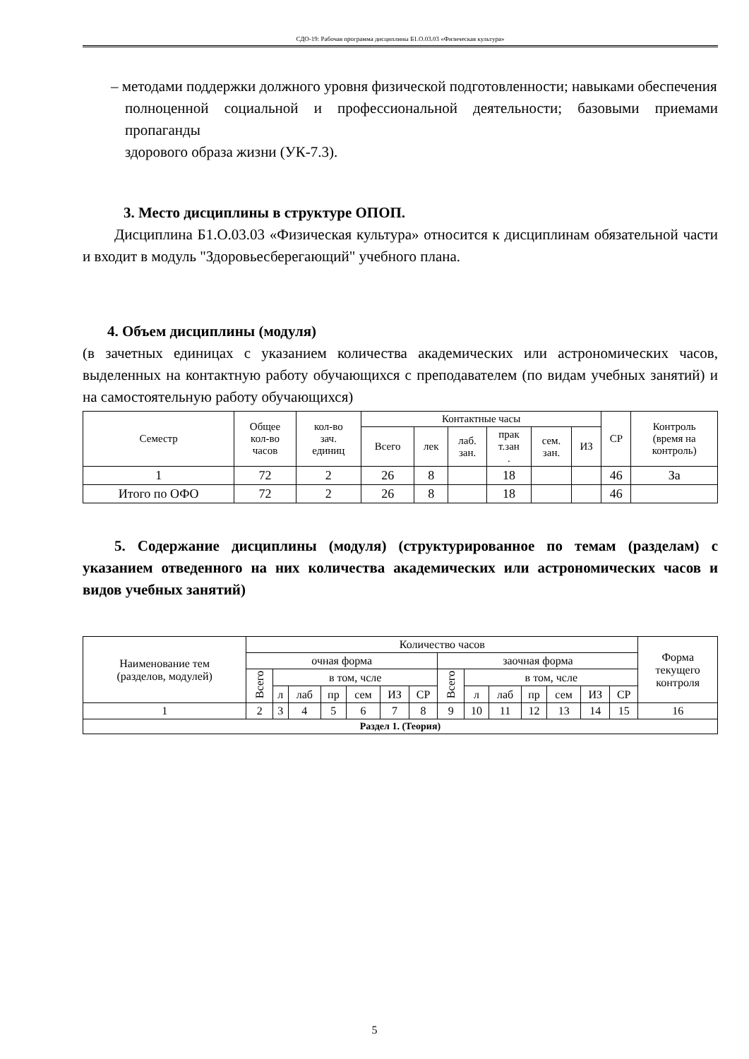СДО-19: Рабочая программа дисциплины Б1.О.03.03 «Физическая культура»
– методами поддержки должного уровня физической подготовленности; навыками обеспечения
полноценной социальной и профессиональной деятельности; базовыми приемами пропаганды
здорового образа жизни (УК-7.3).
3. Место дисциплины в структуре ОПОП.
Дисциплина Б1.О.03.03 «Физическая культура» относится к дисциплинам обязательной части и входит в модуль "Здоровьесберегающий" учебного плана.
4. Объем дисциплины (модуля)
(в зачетных единицах с указанием количества академических или астрономических часов, выделенных на контактную работу обучающихся с преподавателем (по видам учебных занятий) и на самостоятельную работу обучающихся)
| Семестр | Общее кол-во часов | кол-во зач. единиц | Контактные часы | | | | | | СР | Контроль (время на контроль) |
| --- | --- | --- | --- | --- | --- | --- | --- | --- | --- | --- |
| | | | Всего | лек | лаб. зан. | прак т.зан . | сем. зан. | ИЗ | | |
| 1 | 72 | 2 | 26 | 8 | | 18 | | | 46 | За |
| Итого по ОФО | 72 | 2 | 26 | 8 | | 18 | | | 46 | |
5. Содержание дисциплины (модуля) (структурированное по темам (разделам) с указанием отведенного на них количества академических или астрономических часов и видов учебных занятий)
| Наименование тем (разделов, модулей) | Количество часов | | | | | | | | | | | | | | Форма текущего контроля |
| --- | --- | --- | --- | --- | --- | --- | --- | --- | --- | --- | --- | --- | --- | --- | --- |
| | очная форма | | | | | | | заочная форма | | | | | | | |
| | Всего | в том, чсле | | | | | | Всего | в том, чсле | | | | | | |
| | | л | лаб | пр | сем | ИЗ | СР | | л | лаб | пр | сем | ИЗ | СР | |
| 1 | 2 | 3 | 4 | 5 | 6 | 7 | 8 | 9 | 10 | 11 | 12 | 13 | 14 | 15 | 16 |
| Раздел 1. (Теория) | | | | | | | | | | | | | | | |
5